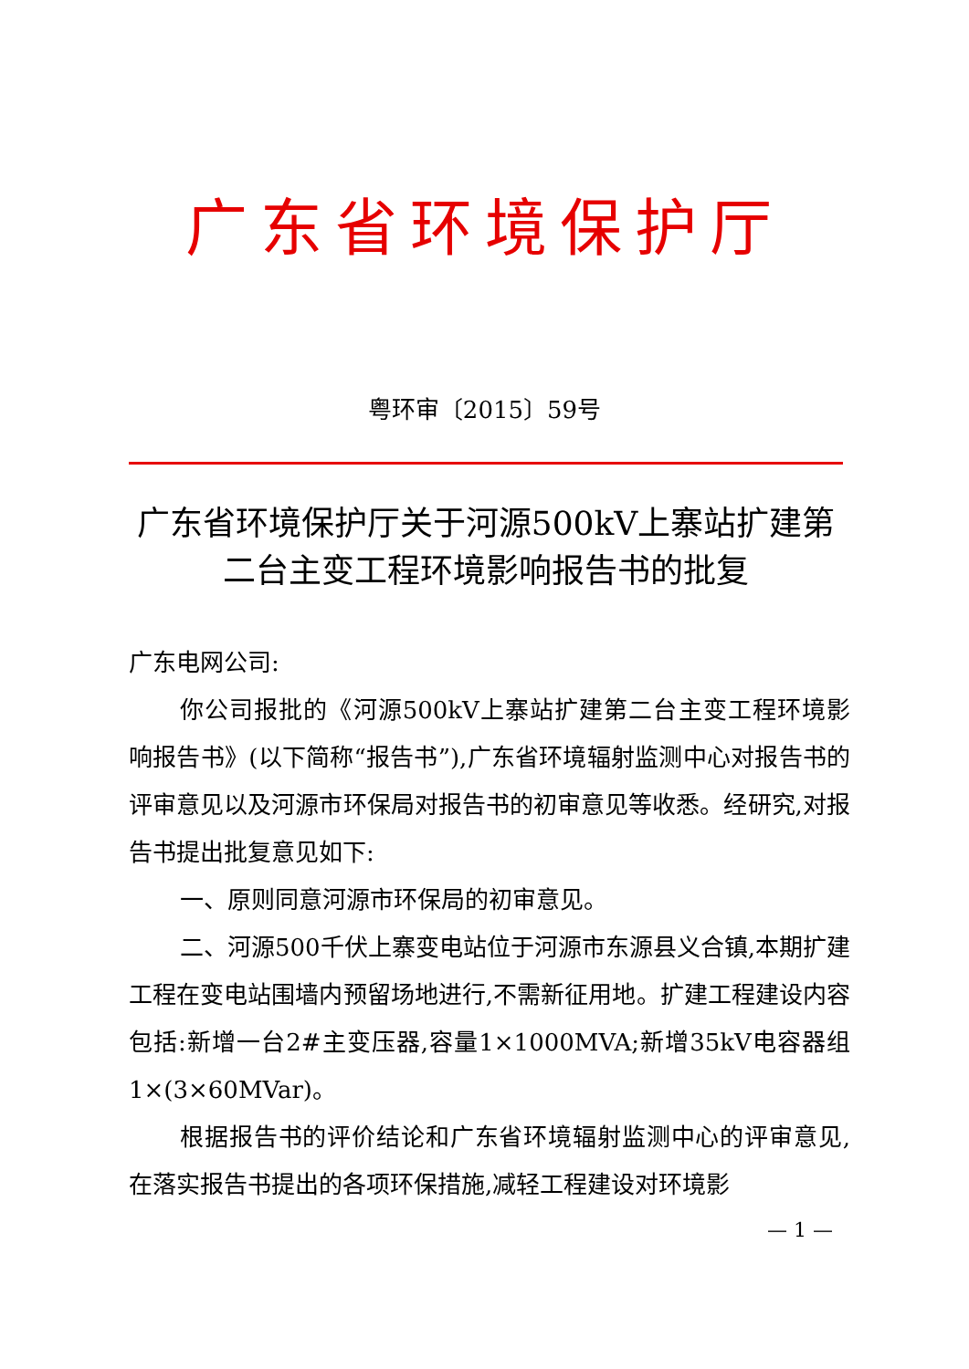广东省环境保护厅
粤环审〔2015〕59号
广东省环境保护厅关于河源500kV上寨站扩建第二台主变工程环境影响报告书的批复
广东电网公司:
你公司报批的《河源500kV上寨站扩建第二台主变工程环境影响报告书》(以下简称“报告书”),广东省环境辐射监测中心对报告书的评审意见以及河源市环保局对报告书的初审意见等收悉。经研究,对报告书提出批复意见如下:
一、原则同意河源市环保局的初审意见。
二、河源500千伏上寨变电站位于河源市东源县义合镇,本期扩建工程在变电站围墙内预留场地进行,不需新征用地。扩建工程建设内容包括:新增一台2#主变压器,容量1×1000MVA;新增35kV电容器组1×(3×60MVar)。
根据报告书的评价结论和广东省环境辐射监测中心的评审意见,在落实报告书提出的各项环保措施,减轻工程建设对环境影
— 1 —